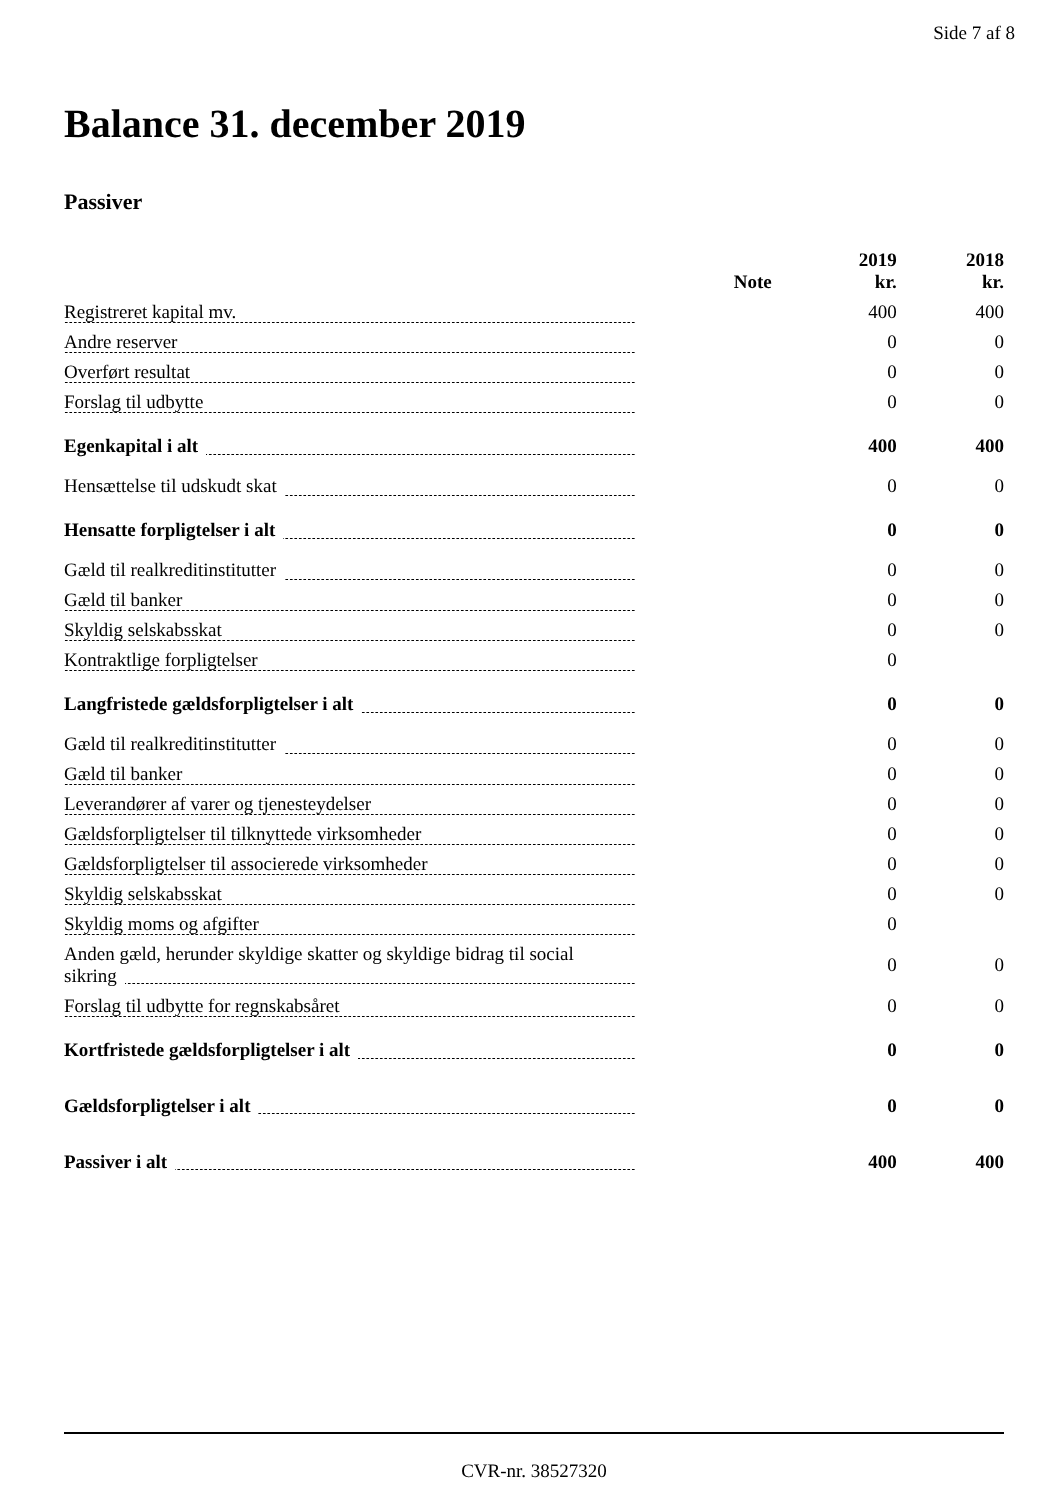Side 7 af 8
Balance 31. december 2019
Passiver
| | Note | 2019 kr. | 2018 kr. |
| --- | --- | --- | --- |
| Registreret kapital mv. | | 400 | 400 |
| Andre reserver | | 0 | 0 |
| Overført resultat | | 0 | 0 |
| Forslag til udbytte | | 0 | 0 |
| Egenkapital i alt | | 400 | 400 |
| Hensættelse til udskudt skat | | 0 | 0 |
| Hensatte forpligtelser i alt | | 0 | 0 |
| Gæld til realkreditinstitutter | | 0 | 0 |
| Gæld til banker | | 0 | 0 |
| Skyldig selskabsskat | | 0 | 0 |
| Kontraktlige forpligtelser | | 0 | |
| Langfristede gældsforpligtelser i alt | | 0 | 0 |
| Gæld til realkreditinstitutter | | 0 | 0 |
| Gæld til banker | | 0 | 0 |
| Leverandører af varer og tjenesteydelser | | 0 | 0 |
| Gældsforpligtelser til tilknyttede virksomheder | | 0 | 0 |
| Gældsforpligtelser til associerede virksomheder | | 0 | 0 |
| Skyldig selskabsskat | | 0 | 0 |
| Skyldig moms og afgifter | | 0 | |
| Anden gæld, herunder skyldige skatter og skyldige bidrag til social sikring | | 0 | 0 |
| Forslag til udbytte for regnskabsåret | | 0 | 0 |
| Kortfristede gældsforpligtelser i alt | | 0 | 0 |
| Gældsforpligtelser i alt | | 0 | 0 |
| Passiver i alt | | 400 | 400 |
CVR-nr. 38527320